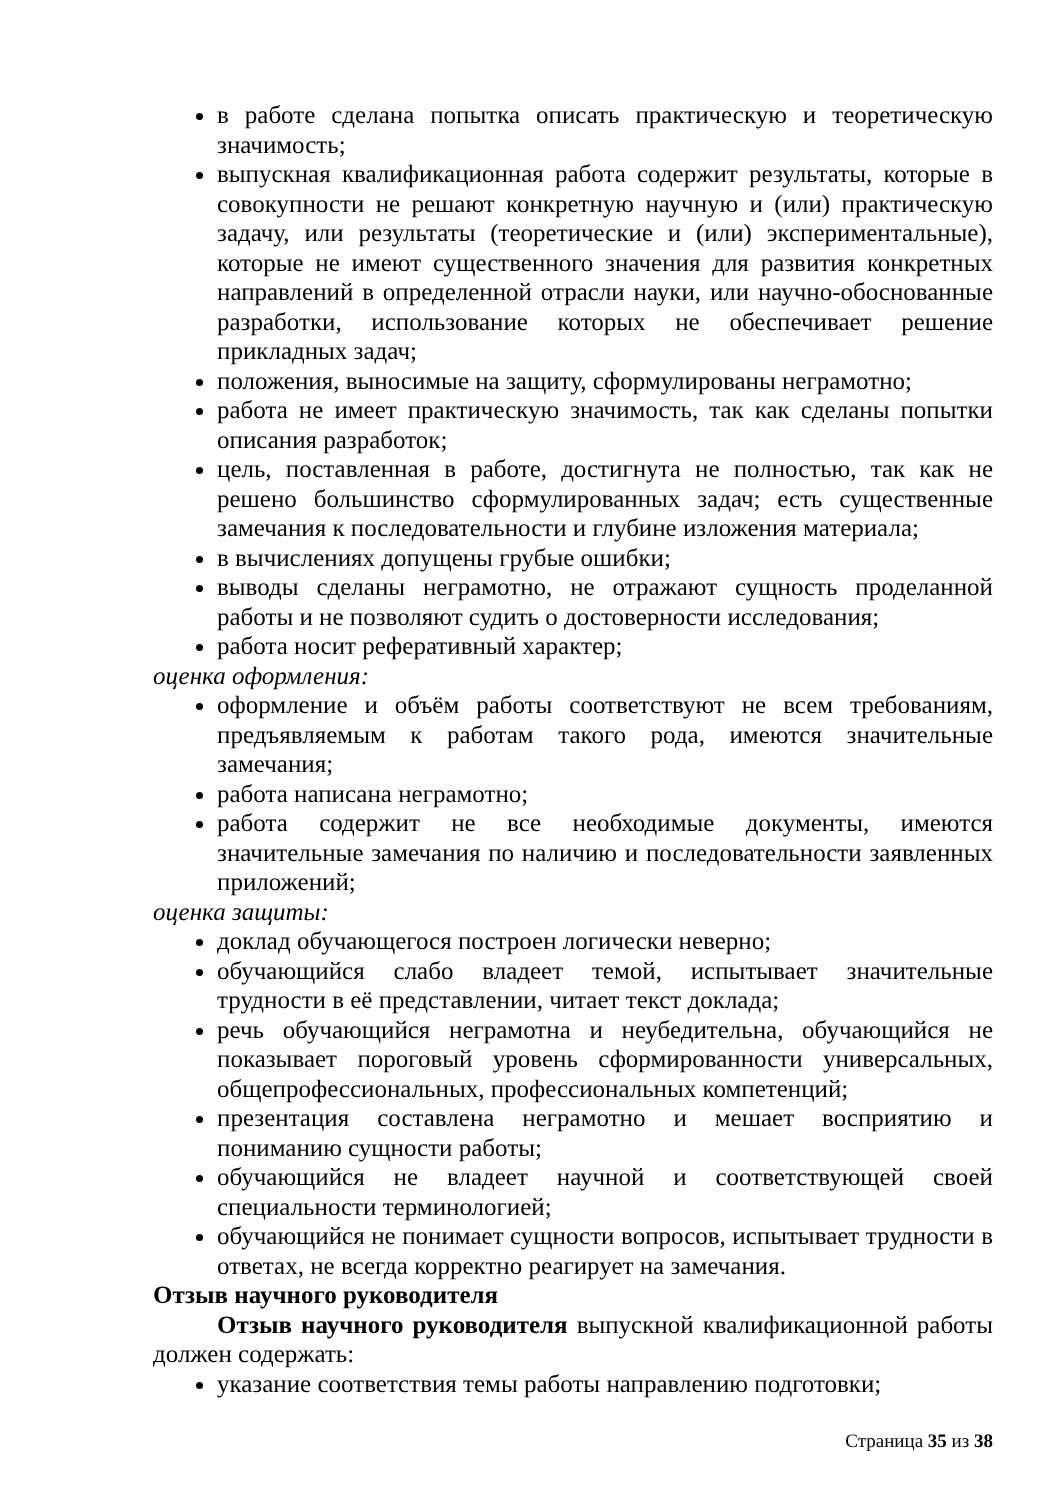в работе сделана попытка описать практическую и теоретическую значимость;
выпускная квалификационная работа содержит результаты, которые в совокупности не решают конкретную научную и (или) практическую задачу, или результаты (теоретические и (или) экспериментальные), которые не имеют существенного значения для развития конкретных направлений в определенной отрасли науки, или научно-обоснованные разработки, использование которых не обеспечивает решение прикладных задач;
положения, выносимые на защиту, сформулированы неграмотно;
работа не имеет практическую значимость, так как сделаны попытки описания разработок;
цель, поставленная в работе, достигнута не полностью, так как не решено большинство сформулированных задач; есть существенные замечания к последовательности и глубине изложения материала;
в вычислениях допущены грубые ошибки;
выводы сделаны неграмотно, не отражают сущность проделанной работы и не позволяют судить о достоверности исследования;
работа носит реферативный характер;
оценка оформления:
оформление и объём работы соответствуют не всем требованиям, предъявляемым к работам такого рода, имеются значительные замечания;
работа написана неграмотно;
работа содержит не все необходимые документы, имеются значительные замечания по наличию и последовательности заявленных приложений;
оценка защиты:
доклад обучающегося построен логически неверно;
обучающийся слабо владеет темой, испытывает значительные трудности в её представлении, читает текст доклада;
речь обучающийся неграмотна и неубедительна, обучающийся не показывает пороговый уровень сформированности универсальных, общепрофессиональных, профессиональных компетенций;
презентация составлена неграмотно и мешает восприятию и пониманию сущности работы;
обучающийся не владеет научной и соответствующей своей специальности терминологией;
обучающийся не понимает сущности вопросов, испытывает трудности в ответах, не всегда корректно реагирует на замечания.
Отзыв научного руководителя
Отзыв научного руководителя выпускной квалификационной работы должен содержать:
указание соответствия темы работы направлению подготовки;
Страница 35 из 38